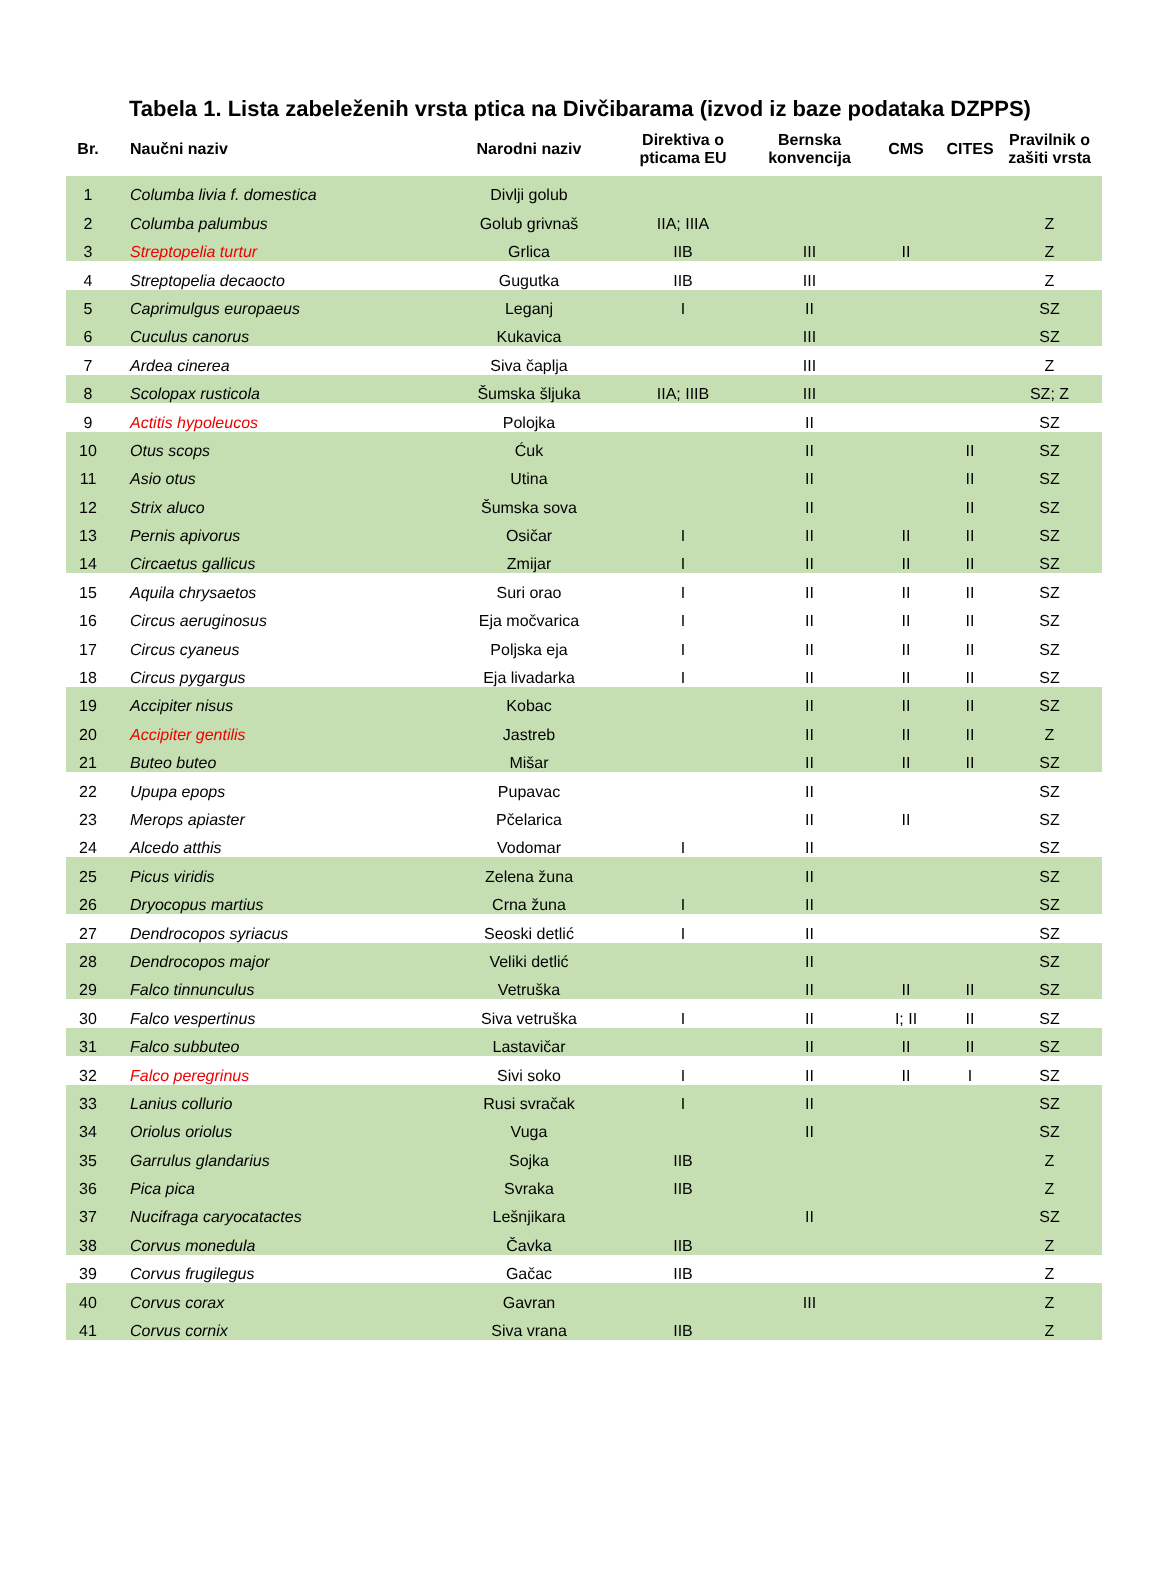Tabela 1. Lista zabeleženih vrsta ptica na Divčibarama (izvod iz baze podataka DZPPS)
| Br. | Naučni naziv | Narodni naziv | Direktiva o pticama EU | Bernska konvencija | CMS | CITES | Pravilnik o zašiti vrsta |
| --- | --- | --- | --- | --- | --- | --- | --- |
| 1 | Columba livia f. domestica | Divlji golub | | | | | |
| 2 | Columba palumbus | Golub grivnaš | IIA; IIIA | | | | Z |
| 3 | Streptopelia turtur | Grlica | IIB | III | II | | Z |
| 4 | Streptopelia decaocto | Gugutka | IIB | III | | | Z |
| 5 | Caprimulgus europaeus | Leganj | I | II | | | SZ |
| 6 | Cuculus canorus | Kukavica | | III | | | SZ |
| 7 | Ardea cinerea | Siva čaplja | | III | | | Z |
| 8 | Scolopax rusticola | Šumska šljuka | IIA; IIIB | III | | | SZ; Z |
| 9 | Actitis hypoleucos | Polojka | | II | | | SZ |
| 10 | Otus scops | Ćuk | | II | | II | SZ |
| 11 | Asio otus | Utina | | II | | II | SZ |
| 12 | Strix aluco | Šumska sova | | II | | II | SZ |
| 13 | Pernis apivorus | Osičar | I | II | II | II | SZ |
| 14 | Circaetus gallicus | Zmijar | I | II | II | II | SZ |
| 15 | Aquila chrysaetos | Suri orao | I | II | II | II | SZ |
| 16 | Circus aeruginosus | Eja močvarica | I | II | II | II | SZ |
| 17 | Circus cyaneus | Poljska eja | I | II | II | II | SZ |
| 18 | Circus pygargus | Eja livadarka | I | II | II | II | SZ |
| 19 | Accipiter nisus | Kobac | | II | II | II | SZ |
| 20 | Accipiter gentilis | Jastreb | | II | II | II | Z |
| 21 | Buteo buteo | Mišar | | II | II | II | SZ |
| 22 | Upupa epops | Pupavac | | II | | | SZ |
| 23 | Merops apiaster | Pčelarica | | II | II | | SZ |
| 24 | Alcedo atthis | Vodomar | I | II | | | SZ |
| 25 | Picus viridis | Zelena žuna | | II | | | SZ |
| 26 | Dryocopus martius | Crna žuna | I | II | | | SZ |
| 27 | Dendrocopos syriacus | Seoski detlić | I | II | | | SZ |
| 28 | Dendrocopos major | Veliki detlić | | II | | | SZ |
| 29 | Falco tinnunculus | Vetruška | | II | II | II | SZ |
| 30 | Falco vespertinus | Siva vetruška | I | II | I; II | II | SZ |
| 31 | Falco subbuteo | Lastavičar | | II | II | II | SZ |
| 32 | Falco peregrinus | Sivi soko | I | II | II | I | SZ |
| 33 | Lanius collurio | Rusi svračak | I | II | | | SZ |
| 34 | Oriolus oriolus | Vuga | | II | | | SZ |
| 35 | Garrulus glandarius | Sojka | IIB | | | | Z |
| 36 | Pica pica | Svraka | IIB | | | | Z |
| 37 | Nucifraga caryocatactes | Lešnjikara | | II | | | SZ |
| 38 | Corvus monedula | Čavka | IIB | | | | Z |
| 39 | Corvus frugilegus | Gačac | IIB | | | | Z |
| 40 | Corvus corax | Gavran | | III | | | Z |
| 41 | Corvus cornix | Siva vrana | IIB | | | | Z |